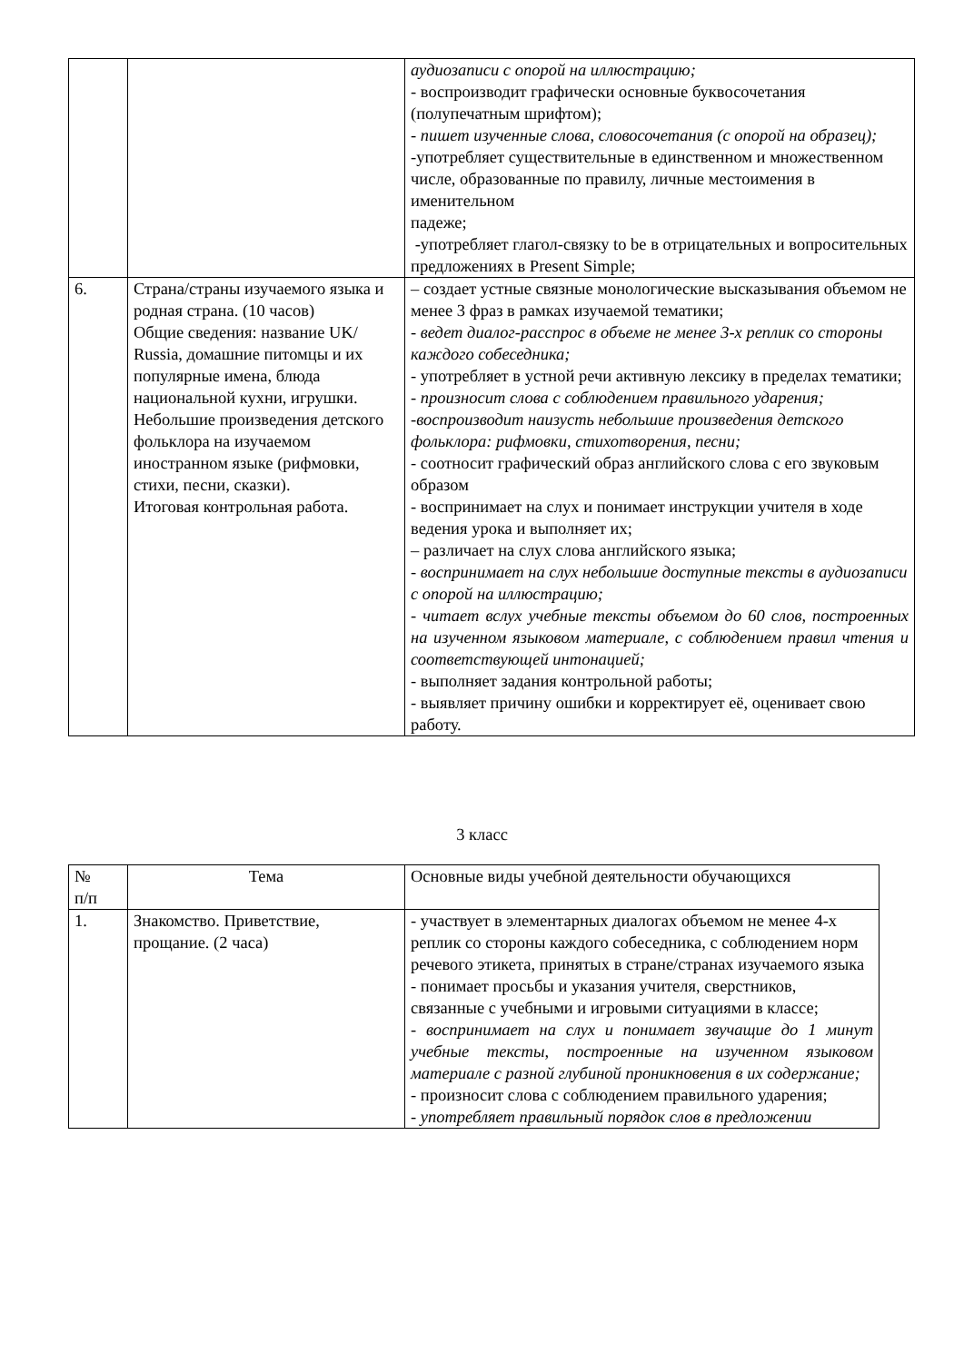| | | аудиозаписи с опорой на иллюстрацию; - воспроизводит графически основные буквосочетания (полупечатным шрифтом); - пишет изученные слова, словосочетания (с опорой на образец); -употребляет существительные в единственном и множественном числе, образованные по правилу, личные местоимения в именительном падеже; -употребляет глагол-связку to be в отрицательных и вопросительных предложениях в Present Simple; |
| 6. | Страна/страны изучаемого языка и родная страна. (10 часов) Общие сведения: название UK/ Russia, домашние питомцы и их популярные имена, блюда национальной кухни, игрушки. Небольшие произведения детского фольклора на изучаемом иностранном языке (рифмовки, стихи, песни, сказки). Итоговая контрольная работа. | – создает устные связные монологические высказывания объемом не менее 3 фраз в рамках изучаемой тематики; - ведет диалог-расспрос в объеме не менее 3-х реплик со стороны каждого собеседника; - употребляет в устной речи активную лексику в пределах тематики; - произносит слова с соблюдением правильного ударения; -воспроизводит наизусть небольшие произведения детского фольклора: рифмовки, стихотворения, песни; - соотносит графический образ английского слова с его звуковым образом - воспринимает на слух и понимает инструкции учителя в ходе ведения урока и выполняет их; – различает на слух слова английского языка; - воспринимает на слух небольшие доступные тексты в аудиозаписи с опорой на иллюстрацию; - читает вслух учебные тексты объемом до 60 слов, построенных на изученном языковом материале, с соблюдением правил чтения и соответствующей интонацией; - выполняет задания контрольной работы; - выявляет причину ошибки и корректирует её, оценивает свою работу. |
3 класс
| № п/п | Тема | Основные виды учебной деятельности обучающихся |
| 1. | Знакомство. Приветствие, прощание. (2 часа) | - участвует в элементарных диалогах объемом не менее 4-х реплик со стороны каждого собеседника, с соблюдением норм речевого этикета, принятых в стране/странах изучаемого языка - понимает просьбы и указания учителя, сверстников, связанные с учебными и игровыми ситуациями в классе; - воспринимает на слух и понимает звучащие до 1 минут учебные тексты, построенные на изученном языковом материале с разной глубиной проникновения в их содержание; - произносит слова с соблюдением правильного ударения; - употребляет правильный порядок слов в предложении |